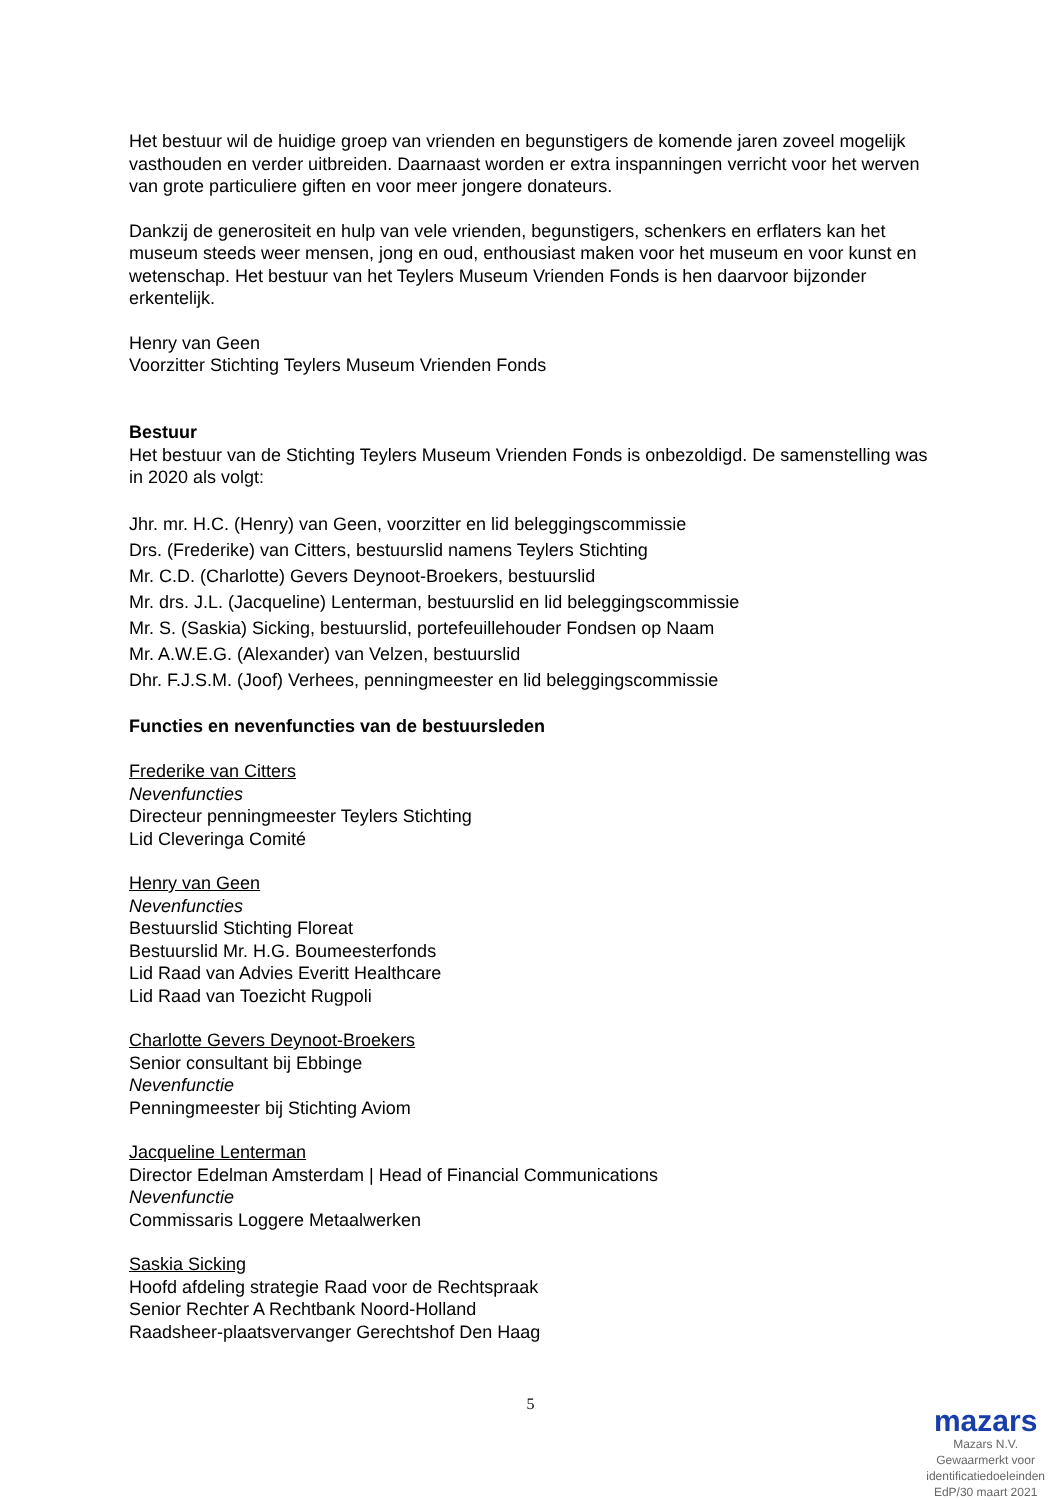Het bestuur wil de huidige groep van vrienden en begunstigers de komende jaren zoveel mogelijk vasthouden en verder uitbreiden. Daarnaast worden er extra inspanningen verricht voor het werven van grote particuliere giften en voor meer jongere donateurs.
Dankzij de generositeit en hulp van vele vrienden, begunstigers, schenkers en erflaters kan het museum steeds weer mensen, jong en oud, enthousiast maken voor het museum en voor kunst en wetenschap. Het bestuur van het Teylers Museum Vrienden Fonds is hen daarvoor bijzonder erkentelijk.
Henry van Geen
Voorzitter Stichting Teylers Museum Vrienden Fonds
Bestuur
Het bestuur van de Stichting Teylers Museum Vrienden Fonds is onbezoldigd. De samenstelling was in 2020 als volgt:
Jhr. mr. H.C. (Henry) van Geen, voorzitter en lid beleggingscommissie
Drs. (Frederike) van Citters, bestuurslid namens Teylers Stichting
Mr. C.D. (Charlotte) Gevers Deynoot-Broekers, bestuurslid
Mr. drs. J.L. (Jacqueline) Lenterman, bestuurslid en lid beleggingscommissie
Mr. S. (Saskia) Sicking, bestuurslid, portefeuillehouder Fondsen op Naam
Mr. A.W.E.G. (Alexander) van Velzen, bestuurslid
Dhr. F.J.S.M. (Joof) Verhees, penningmeester en lid beleggingscommissie
Functies en nevenfuncties van de bestuursleden
Frederike van Citters
Nevenfuncties
Directeur penningmeester Teylers Stichting
Lid Cleveringa Comité
Henry van Geen
Nevenfuncties
Bestuurslid Stichting Floreat
Bestuurslid Mr. H.G. Boumeesterfonds
Lid Raad van Advies Everitt Healthcare
Lid Raad van Toezicht Rugpoli
Charlotte Gevers Deynoot-Broekers
Senior consultant bij Ebbinge
Nevenfunctie
Penningmeester bij Stichting Aviom
Jacqueline Lenterman
Director Edelman Amsterdam | Head of Financial Communications
Nevenfunctie
Commissaris Loggere Metaalwerken
Saskia Sicking
Hoofd afdeling strategie Raad voor de Rechtspraak
Senior Rechter A Rechtbank Noord-Holland
Raadsheer-plaatsvervanger Gerechtshof Den Haag
5
mazars
Mazars N.V.
Gewaarmerkt voor
identificatiedoeleinden
EdP/30 maart 2021